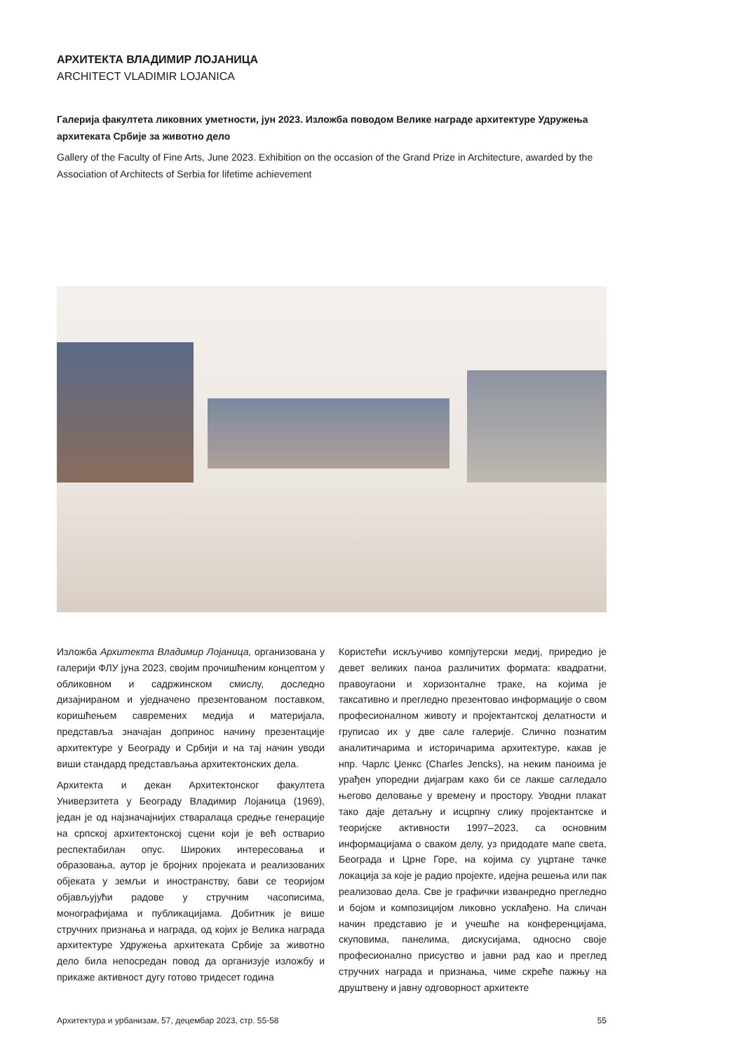АРХИТЕКТА ВЛАДИМИР ЛОЈАНИЦА
ARCHITECT VLADIMIR LOJANICA
Галерија факултета ликовних уметности, јун 2023. Изложба поводом Велике награде архитектуре Удружења архитеката Србије за животно дело
Gallery of the Faculty of Fine Arts, June 2023. Exhibition on the occasion of the Grand Prize in Architecture, awarded by the Association of Architects of Serbia for lifetime achievement
Изложба Архитекта Владимир Лојаница, организована у галерији ФЛУ јуна 2023, својим прочишћеним концептом у обликовном и садржинском смислу, доследно дизајнираном и уједначено презентованом поставком, коришћењем савремених медија и материјала, представља значајан допринос начину презентације архитектуре у Београду и Србији и на тај начин уводи виши стандард представљања архитектонских дела.
Архитекта и декан Архитектонског факултета Универзитета у Београду Владимир Лојаница (1969), један је од најзначајнијих стваралаца средње генерације на српској архитектонској сцени који је већ остварио респектабилан опус. Широких интересовања и образовања, аутор је бројних пројеката и реализованих објеката у земљи и иностранству, бави се теоријом објављујући радове у стручним часописима, монографијама и публикацијама. Добитник је више стручних признања и награда, од којих је Велика награда архитектуре Удружења архитеката Србије за животно дело била непосредан повод да организује изложбу и прикаже активност дугу готово тридесет година
Користећи искључиво компјутерски медиј, приредио је девет великих паноа различитих формата: квадратни, правоугаони и хоризонталне траке, на којима је таксативно и прегледно презентовао информације о свом професионалном животу и пројектантској делатности и груписао их у две сале галерије. Слично познатим аналитичарима и историчарима архитектуре, какав је нпр. Чарлс Џенкс (Charles Jencks), на неким паноима је урађен упоредни дијаграм како би се лакше сагледало његово деловање у времену и простору. Уводни плакат тако даје детаљну и исцрпну слику пројектантске и теоријске активности 1997–2023, са основним информацијама о сваком делу, уз придодате мапе света, Београда и Црне Горе, на којима су уцртане тачке локација за које је радио пројекте, идејна решења или пак реализовао дела. Све је графички изванредно прегледно и бојом и композицијом ликовно усклађено. На сличан начин представио је и учешће на конференцијама, скуповима, панелима, дискусијама, односно своје професионално присуство и јавни рад као и преглед стручних награда и признања, чиме скреће пажњу на друштвену и јавну одговорност архитекте
Архитектура и урбанизам, 57, децембар 2023, стр. 55-58 55